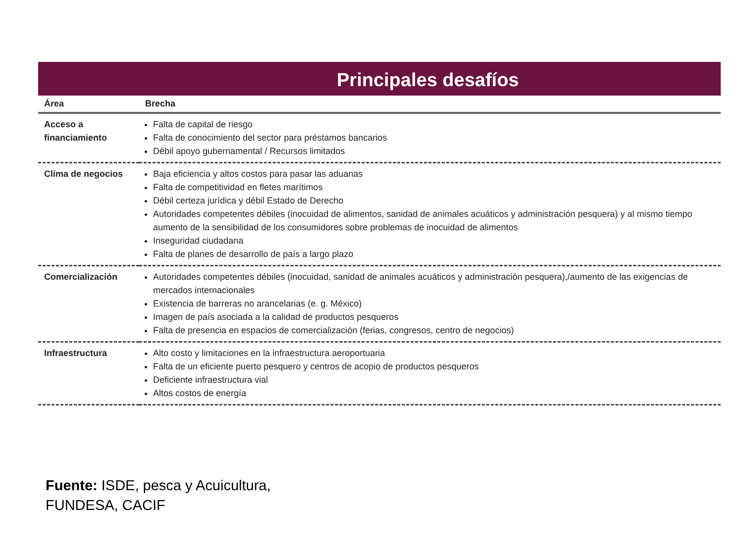Principales desafíos
| Área | Brecha |
| --- | --- |
| Acceso a financiamiento | Falta de capital de riesgo Falta de conocimiento del sector para préstamos bancarios Débil apoyo gubernamental / Recursos limitados |
| Clima de negocios | Baja eficiencia y altos costos para pasar las aduanas Falta de competitividad en fletes marítimos Débil certeza jurídica y débil Estado de Derecho Autoridades competentes débiles (inocuidad de alimentos, sanidad de animales acuáticos y administración pesquera) y al mismo tiempo aumento de la sensibilidad de los consumidores sobre problemas de inocuidad de alimentos Inseguridad ciudadana Falta de planes de desarrollo de país a largo plazo |
| Comercialización | Autoridades competentes débiles (inocuidad, sanidad de animales acuáticos y administración pesquera),/aumento de las exigencias de mercados internacionales Existencia de barreras no arancelarias (e. g. México) Imagen de país asociada a la calidad de productos pesqueros Falta de presencia en espacios de comercialización (ferias, congresos, centro de negocios) |
| Infraestructura | Alto costo y limitaciones en la infraestructura aeroportuaria Falta de un eficiente puerto pesquero y centros de acopio de productos pesqueros Deficiente infraestructura vial Altos costos de energía |
Fuente: ISDE, pesca y Acuicultura,
FUNDESA, CACIF